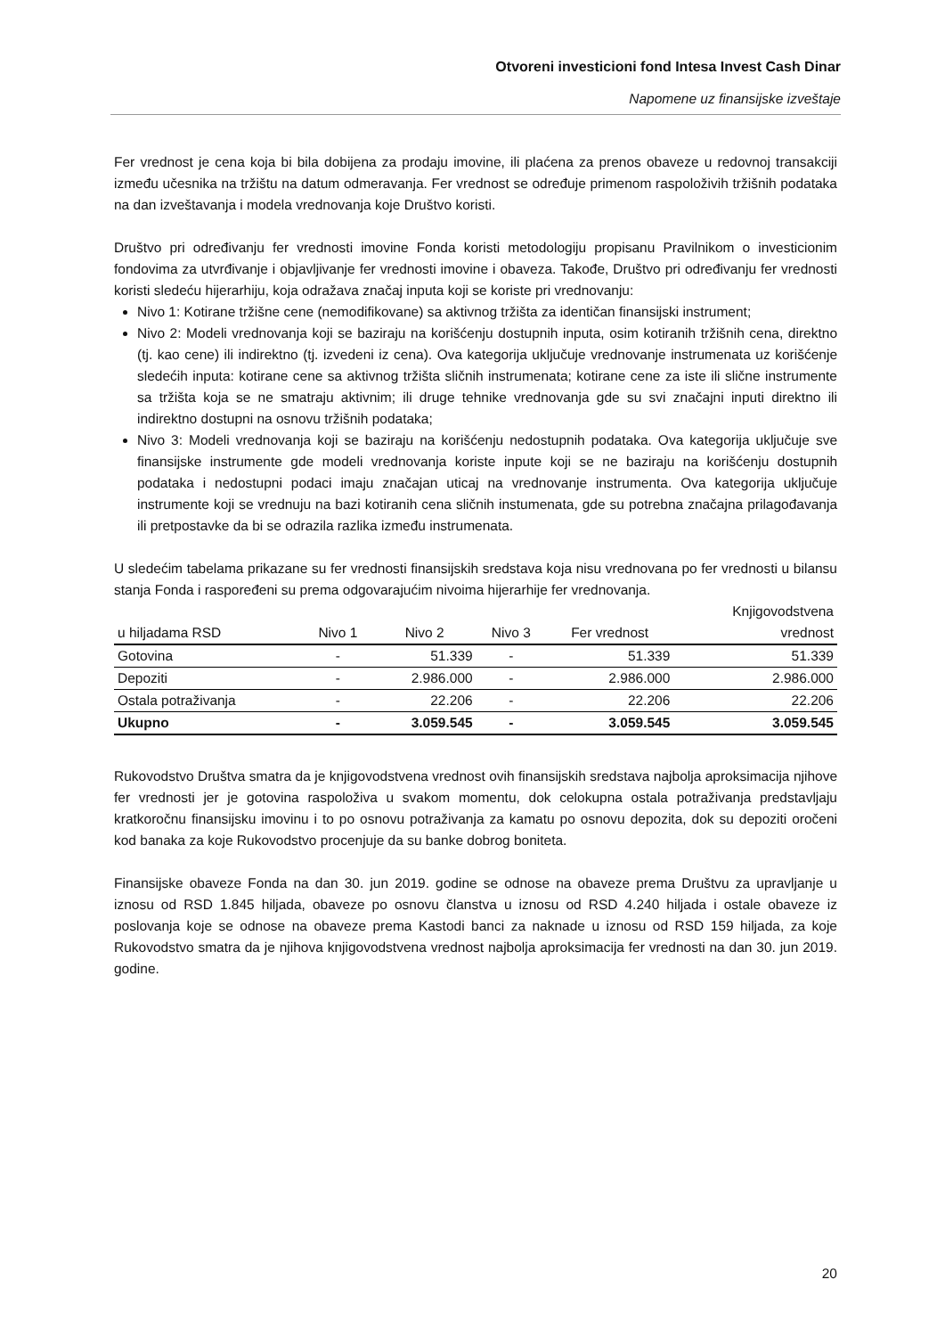Otvoreni investicioni fond Intesa Invest Cash Dinar
Napomene uz finansijske izveštaje
Fer vrednost je cena koja bi bila dobijena za prodaju imovine, ili plaćena za prenos obaveze u redovnoj transakciji između učesnika na tržištu na datum odmeravanja. Fer vrednost se određuje primenom raspoloživih tržišnih podataka na dan izveštavanja i modela vrednovanja koje Društvo koristi.
Društvo pri određivanju fer vrednosti imovine Fonda koristi metodologiju propisanu Pravilnikom o investicionim fondovima za utvrđivanje i objavljivanje fer vrednosti imovine i obaveza. Takođe, Društvo pri određivanju fer vrednosti koristi sledeću hijerarhiju, koja odražava značaj inputa koji se koriste pri vrednovanju:
Nivo 1: Kotirane tržišne cene (nemodifikovane) sa aktivnog tržišta za identičan finansijski instrument;
Nivo 2: Modeli vrednovanja koji se baziraju na korišćenju dostupnih inputa, osim kotiranih tržišnih cena, direktno (tj. kao cene) ili indirektno (tj. izvedeni iz cena). Ova kategorija uključuje vrednovanje instrumenata uz korišćenje sledećih inputa: kotirane cene sa aktivnog tržišta sličnih instrumenata; kotirane cene za iste ili slične instrumente sa tržišta koja se ne smatraju aktivnim; ili druge tehnike vrednovanja gde su svi značajni inputi direktno ili indirektno dostupni na osnovu tržišnih podataka;
Nivo 3: Modeli vrednovanja koji se baziraju na korišćenju nedostupnih podataka. Ova kategorija uključuje sve finansijske instrumente gde modeli vrednovanja koriste inpute koji se ne baziraju na korišćenju dostupnih podataka i nedostupni podaci imaju značajan uticaj na vrednovanje instrumenta. Ova kategorija uključuje instrumente koji se vrednuju na bazi kotiranih cena sličnih instumenata, gde su potrebna značajna prilagođavanja ili pretpostavke da bi se odrazila razlika između instrumenata.
U sledećim tabelama prikazane su fer vrednosti finansijskih sredstava koja nisu vrednovana po fer vrednosti u bilansu stanja Fonda i raspoređeni su prema odgovarajućim nivoima hijerarhije fer vrednovanja.
| u hiljadama RSD | Nivo 1 | Nivo 2 | Nivo 3 | Fer vrednost | Knjigovodstvena vrednost |
| --- | --- | --- | --- | --- | --- |
| Gotovina | - | 51.339 | - | 51.339 | 51.339 |
| Depoziti | - | 2.986.000 | - | 2.986.000 | 2.986.000 |
| Ostala potraživanja | - | 22.206 | - | 22.206 | 22.206 |
| Ukupno | - | 3.059.545 | - | 3.059.545 | 3.059.545 |
Rukovodstvo Društva smatra da je knjigovodstvena vrednost ovih finansijskih sredstava najbolja aproksimacija njihove fer vrednosti jer je gotovina raspoloživa u svakom momentu, dok celokupna ostala potraživanja predstavljaju kratkoročnu finansijsku imovinu i to po osnovu potraživanja za kamatu po osnovu depozita, dok su depoziti oročeni kod banaka za koje Rukovodstvo procenjuje da su banke dobrog boniteta.
Finansijske obaveze Fonda na dan 30. jun 2019. godine se odnose na obaveze prema Društvu za upravljanje u iznosu od RSD 1.845 hiljada, obaveze po osnovu članstva u iznosu od RSD 4.240 hiljada i ostale obaveze iz poslovanja koje se odnose na obaveze prema Kastodi banci za naknade u iznosu od RSD 159 hiljada, za koje Rukovodstvo smatra da je njihova knjigovodstvena vrednost najbolja aproksimacija fer vrednosti na dan 30. jun 2019. godine.
20